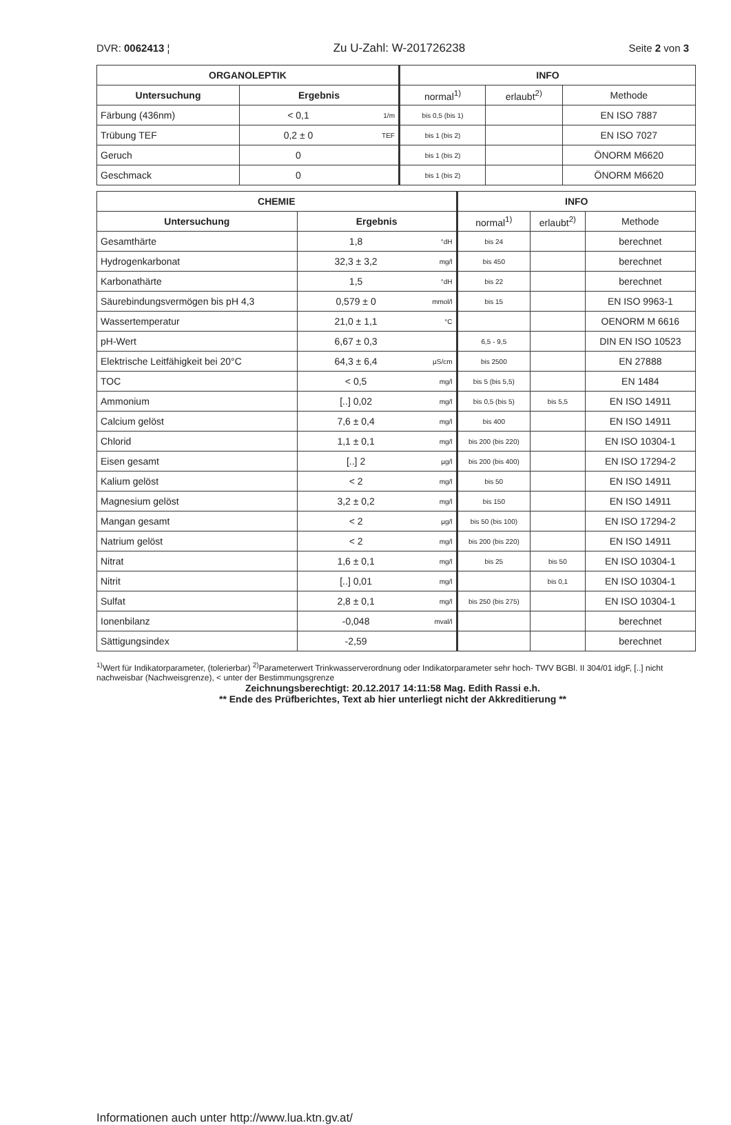DVR: 0062413 ¦ Zu U-Zahl: W-201726238 Seite 2 von 3
| ORGANOLEPTIK | | | INFO | | |
| --- | --- | --- | --- | --- | --- |
| Untersuchung | Ergebnis | | normal<sup>1)</sup> | erlaubt<sup>2)</sup> | Methode |
| Färbung (436nm) | < 0,1 | 1/m | bis 0,5 (bis 1) | | EN ISO 7887 |
| Trübung TEF | 0,2 ± 0 | TEF | bis 1 (bis 2) | | EN ISO 7027 |
| Geruch | 0 | | bis 1 (bis 2) | | ÖNORM M6620 |
| Geschmack | 0 | | bis 1 (bis 2) | | ÖNORM M6620 |
| CHEMIE | | | INFO | | |
| --- | --- | --- | --- | --- | --- |
| Untersuchung | Ergebnis | | normal<sup>1)</sup> | erlaubt<sup>2)</sup> | Methode |
| Gesamthärte | 1,8 | °dH | bis 24 | | berechnet |
| Hydrogenkarbonat | 32,3 ± 3,2 | mg/l | bis 450 | | berechnet |
| Karbonathärte | 1,5 | °dH | bis 22 | | berechnet |
| Säurebindungsvermögen bis pH 4,3 | 0,579 ± 0 | mmol/l | bis 15 | | EN ISO 9963-1 |
| Wassertemperatur | 21,0 ± 1,1 | °C | | | OENORM M 6616 |
| pH-Wert | 6,67 ± 0,3 | | 6,5 - 9,5 | | DIN EN ISO 10523 |
| Elektrische Leitfähigkeit bei 20°C | 64,3 ± 6,4 | µS/cm | bis 2500 | | EN 27888 |
| TOC | < 0,5 | mg/l | bis 5 (bis 5,5) | | EN 1484 |
| Ammonium | [..] 0,02 | mg/l | bis 0,5 (bis 5) | bis 5,5 | EN ISO 14911 |
| Calcium gelöst | 7,6 ± 0,4 | mg/l | bis 400 | | EN ISO 14911 |
| Chlorid | 1,1 ± 0,1 | mg/l | bis 200 (bis 220) | | EN ISO 10304-1 |
| Eisen gesamt | [..] 2 | µg/l | bis 200 (bis 400) | | EN ISO 17294-2 |
| Kalium gelöst | < 2 | mg/l | bis 50 | | EN ISO 14911 |
| Magnesium gelöst | 3,2 ± 0,2 | mg/l | bis 150 | | EN ISO 14911 |
| Mangan gesamt | < 2 | µg/l | bis 50 (bis 100) | | EN ISO 17294-2 |
| Natrium gelöst | < 2 | mg/l | bis 200 (bis 220) | | EN ISO 14911 |
| Nitrat | 1,6 ± 0,1 | mg/l | bis 25 | bis 50 | EN ISO 10304-1 |
| Nitrit | [..] 0,01 | mg/l | | bis 0,1 | EN ISO 10304-1 |
| Sulfat | 2,8 ± 0,1 | mg/l | bis 250 (bis 275) | | EN ISO 10304-1 |
| Ionenbilanz | -0,048 | mval/l | | | berechnet |
| Sättigungsindex | -2,59 | | | | berechnet |
<sup>1)</sup> Wert für Indikatorparameter, (tolerierbar) <sup>2)</sup>Parameterwert Trinkwasserverordnung oder Indikatorparameter sehr hoch- TWV BGBl. II 304/01 idgF, [..] nicht nachweisbar (Nachweisgrenze), < unter der Bestimmungsgrenze
Zeichnungsberechtigt: 20.12.2017 14:11:58 Mag. Edith Rassi e.h.
** Ende des Prüfberichtes, Text ab hier unterliegt nicht der Akkreditierung **
Informationen auch unter http://www.lua.ktn.gv.at/